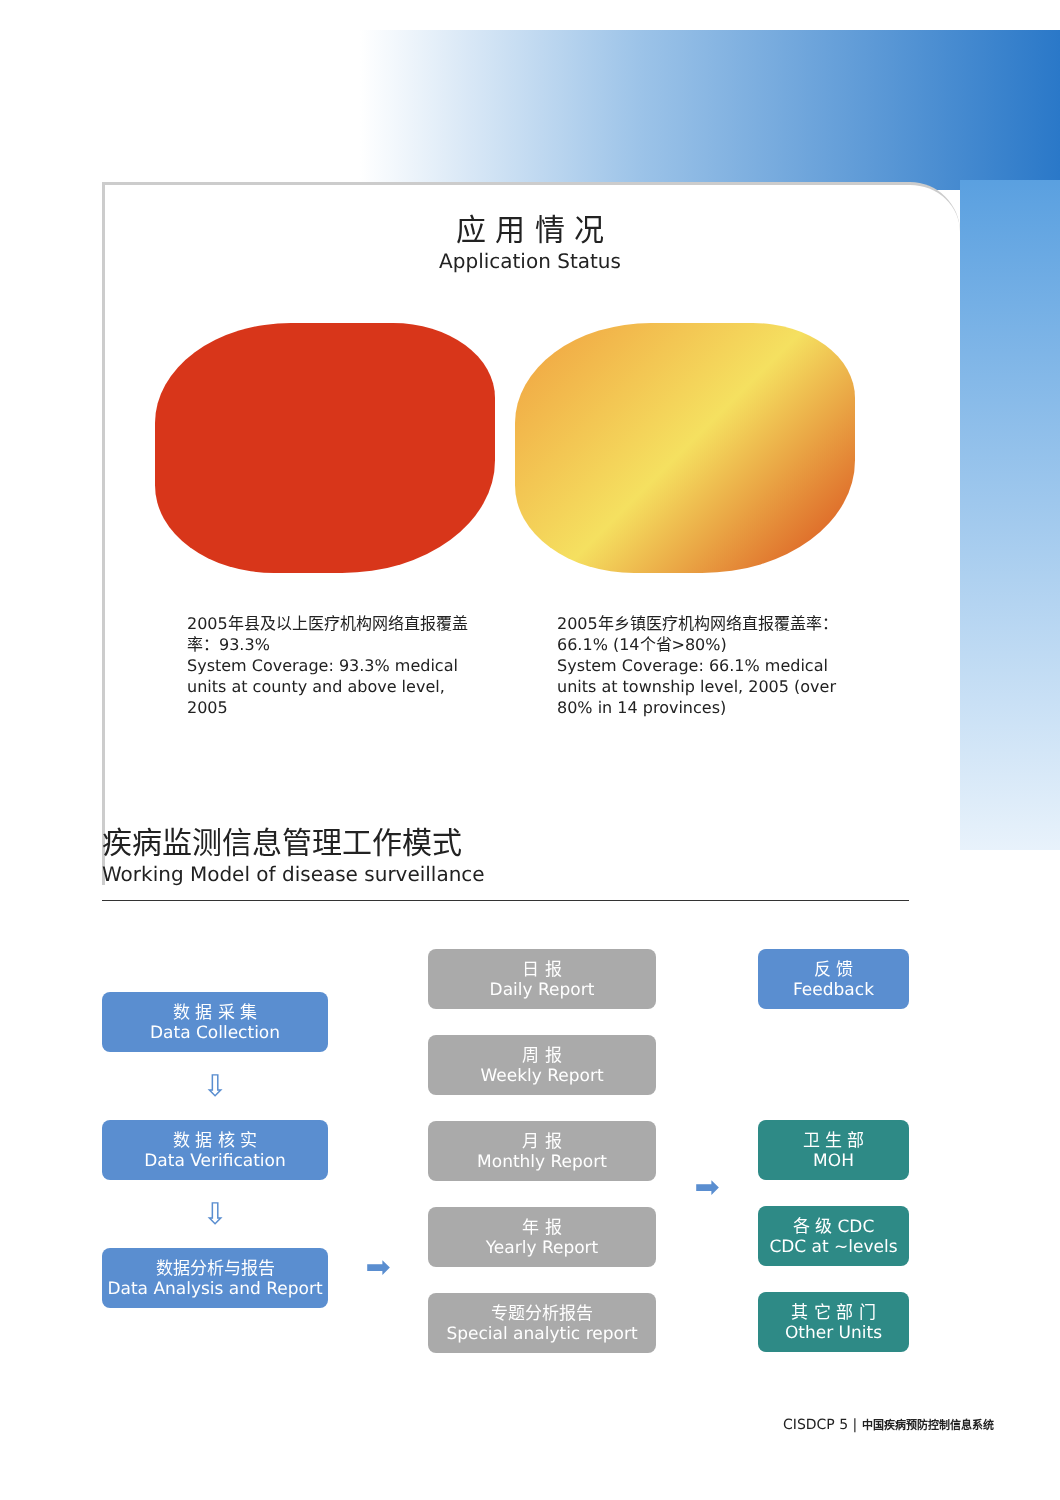应 用 情 况
Application Status
2005年县及以上医疗机构网络直报覆盖率：93.3%
System Coverage: 93.3% medical units at county and above level, 2005
2005年乡镇医疗机构网络直报覆盖率：66.1% (14个省>80%)
System Coverage: 66.1% medical units at township level, 2005 (over 80% in 14 provinces)
疾病监测信息管理工作模式
Working Model of disease surveillance
数 据 采 集
Data Collection
⇩
数 据 核 实
Data Verification
⇩
数据分析与报告
Data Analysis and Report
➡
日 报
Daily Report
周 报
Weekly Report
月 报
Monthly Report
年 报
Yearly Report
专题分析报告
Special analytic report
➡
反 馈
Feedback
卫 生 部
MOH
各 级 CDC
CDC at ~levels
其 它 部 门
Other Units
CISDCP 5 | 中国疾病预防控制信息系统